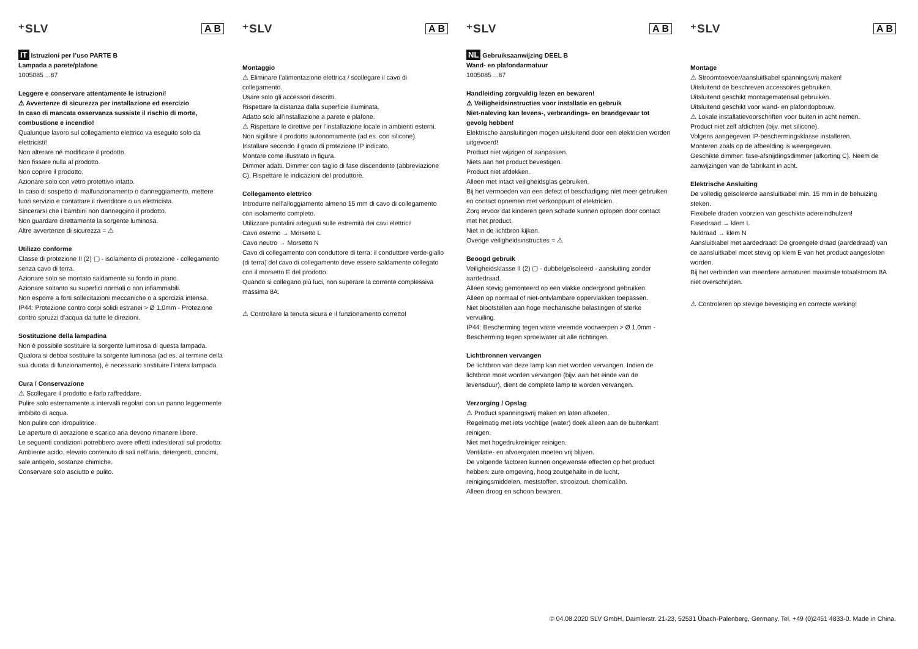⁺SLV A B
IT Istruzioni per l’uso PARTE B
Lampada a parete/plafone
1005085 ...87
Leggere e conservare attentamente le istruzioni!
⚠ Avvertenze di sicurezza per installazione ed esercizio
In caso di mancata osservanza sussiste il rischio di morte, combustione e incendio!
Qualunque lavoro sul collegamento elettrico va eseguito solo da elettricisti!
Non alterare né modificare il prodotto.
Non fissare nulla al prodotto.
Non coprire il prodotto.
Azionare solo con vetro protettivo intatto.
In caso di sospetto di malfunzionamento o danneggiamento, mettere fuori servizio e contattare il rivenditore o un elettricista.
Sincerarsi che i bambini non danneggino il prodotto.
Non guardare direttamente la sorgente luminosa.
Altre avvertenze di sicurezza = ⚠
Utilizzo conforme
Classe di protezione II (2) ▢ - isolamento di protezione - collegamento senza cavo di terra.
Azionare solo se montato saldamente su fondo in piano.
Azionare soltanto su superfici normali o non infiammabili.
Non esporre a forti sollecitazioni meccaniche o a sporcizia intensa.
IP44: Protezione contro corpi solidi estranei > Ø 1,0mm - Protezione contro spruzzi d’acqua da tutte le direzioni.
Sostituzione della lampadina
Non è possibile sostituire la sorgente luminosa di questa lampada. Qualora si debba sostituire la sorgente luminosa (ad es. al termine della sua durata di funzionamento), è necessario sostituire l’intera lampada.
Cura / Conservazione
⚠ Scollegare il prodotto e farlo raffreddare.
Pulire solo esternamente a intervalli regolari con un panno leggermente imbibito di acqua.
Non pulire con idropulitrice.
Le aperture di aerazione e scarico aria devono rimanere libere.
Le seguenti condizioni potrebbero avere effetti indesiderati sul prodotto: Ambiente acido, elevato contenuto di sali nell'aria, detergenti, concimi, sale antigelo, sostanze chimiche.
Conservare solo asciutto e pulito.
⁺SLV A B
Montaggio
⚠ Eliminare l’alimentazione elettrica / scollegare il cavo di collegamento.
Usare solo gli accessori descritti.
Rispettare la distanza dalla superficie illuminata.
Adatto solo all’installazione a parete e plafone.
⚠ Rispettare le direttive per l’installazione locale in ambienti esterni.
Non sigillare il prodotto autonomamente (ad es. con silicone).
Installare secondo il grado di protezione IP indicato.
Montare come illustrato in figura.
Dimmer adatti. Dimmer con taglio di fase discendente (abbreviazione C). Rispettare le indicazioni del produttore.
Collegamento elettrico
Introdurre nell’alloggiamento almeno 15 mm di cavo di collegamento con isolamento completo.
Utilizzare puntalini adeguati sulle estremità dei cavi elettrici!
Cavo esterno → Morsetto L
Cavo neutro → Morsetto N
Cavo di collegamento con conduttore di terra: il conduttore verde-giallo (di terra) del cavo di collegamento deve essere saldamente collegato con il morsetto E del prodotto.
Quando si collegano più luci, non superare la corrente complessiva massima 8A.
⚠ Controllare la tenuta sicura e il funzionamento corretto!
⁺SLV A B
NL Gebruiksaanwijzing DEEL B
Wand- en plafondarmatuur
1005085 ...87
Handleiding zorgvuldig lezen en bewaren!
⚠ Veiligheidsinstructies voor installatie en gebruik
Niet-naleving kan levens-, verbrandings- en brandgevaar tot gevolg hebben!
Elektrische aansluitingen mogen uitsluitend door een elektricien worden uitgevoerd!
Product niet wijzigen of aanpassen.
Niets aan het product bevestigen.
Product niet afdekken.
Alleen met intact veiligheidsglas gebruiken.
Bij het vermoeden van een defect of beschadiging niet meer gebruiken en contact opnemen met verkooppunt of elektricien.
Zorg ervoor dat kinderen geen schade kunnen oplopen door contact met het product.
Niet in de lichtbron kijken.
Overige veiligheidsinstructies = ⚠
Beoogd gebruik
Veiligheidsklasse II (2) ▢ - dubbelgeïsoleerd - aansluiting zonder aardedraad.
Alleen stevig gemonteerd op een vlakke ondergrond gebruiken.
Alleen op normaal of niet-ontvlambare oppervlakken toepassen.
Niet blootstellen aan hoge mechanische belastingen of sterke vervuiling.
IP44: Bescherming tegen vaste vreemde voorwerpen > Ø 1,0mm - Bescherming tegen sproeiwater uit alle richtingen.
Lichtbronnen vervangen
De lichtbron van deze lamp kan niet worden vervangen. Indien de lichtbron moet worden vervangen (bijv. aan het einde van de levensduur), dient de complete lamp te worden vervangen.
Verzorging / Opslag
⚠ Product spanningsvrij maken en laten afkoelen.
Regelmatig met iets vochtige (water) doek alleen aan de buitenkant reinigen.
Niet met hogedrukreiniger reinigen.
Ventilatie- en afvoergaten moeten vrij blijven.
De volgende factoren kunnen ongewenste effecten op het product hebben: zure omgeving, hoog zoutgehalte in de lucht, reinigingsmiddelen, meststoffen, strooizout, chemicaliën.
Alleen droog en schoon bewaren.
⁺SLV A B
Montage
⚠ Stroomtoevoer/aansluitkabel spanningsvrij maken!
Uitsluitend de beschreven accessoires gebruiken.
Uitsluitend geschikt montagemateriaal gebruiken.
Uitsluitend geschikt voor wand- en plafondopbouw.
⚠ Lokale installatievoorschriften voor buiten in acht nemen.
Product niet zelf afdichten (bijv. met silicone).
Volgens aangegeven IP-beschermingsklasse installeren.
Monteren zoals op de afbeelding is weergegeven.
Geschikte dimmer: fase-afsnijdingsdimmer (afkorting C). Neem de aanwijzingen van de fabrikant in acht.
Elektrische Ansluiting
De volledig geïsoleerde aansluitkabel min. 15 mm in de behuizing steken.
Flexibele draden voorzien van geschikte adereindhulzen!
Fasedraad → klem L
Nuldraad → klem N
Aansluitkabel met aardedraad: De groengele draad (aardedraad) van de aansluitkabel moet stevig op klem E van het product aangesloten worden.
Bij het verbinden van meerdere armaturen maximale totaalstroom 8A niet overschrijden.
⚠ Controleren op stevige bevestiging en correcte werking!
© 04.08.2020 SLV GmbH, Daimlerstr. 21-23, 52531 Übach-Palenberg, Germany, Tel. +49 (0)2451 4833-0. Made in China.